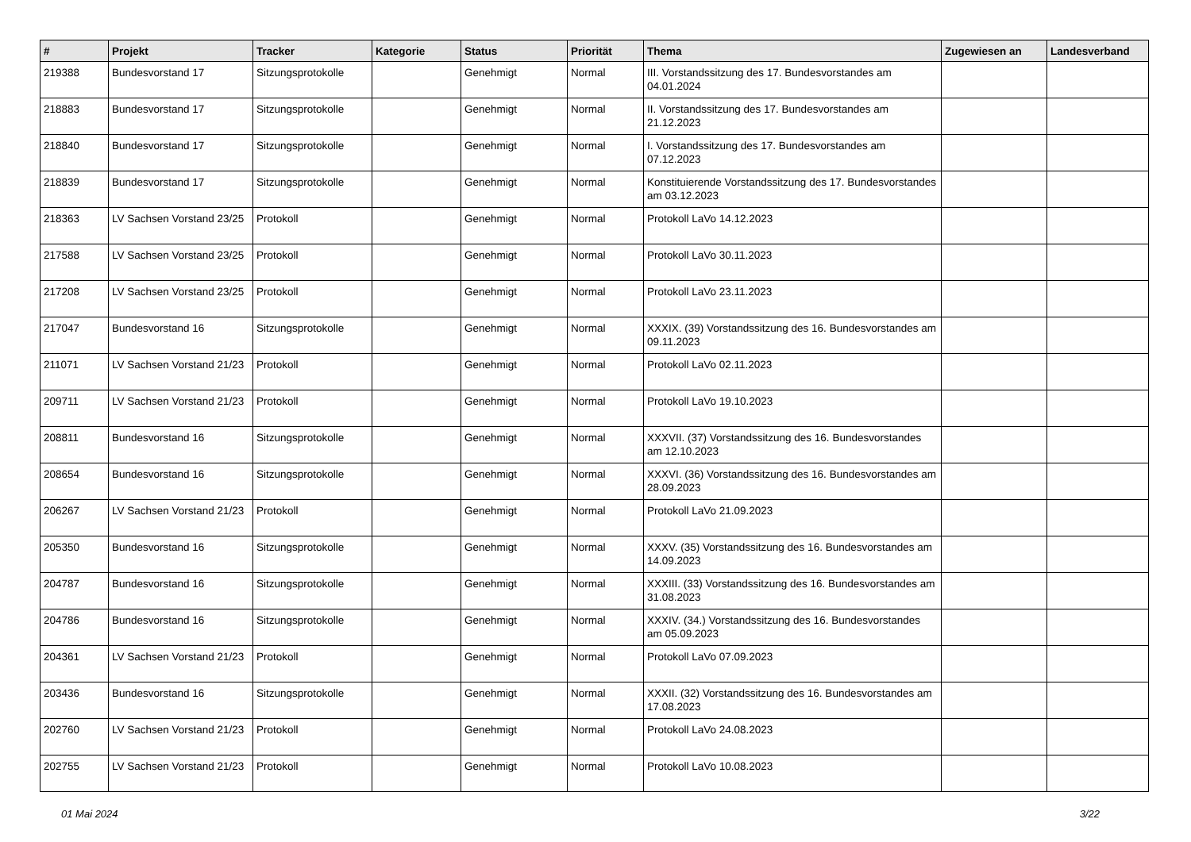| # | Projekt | Tracker | Kategorie | Status | Priorität | Thema | Zugewiesen an | Landesverband |
| --- | --- | --- | --- | --- | --- | --- | --- | --- |
| 219388 | Bundesvorstand 17 | Sitzungsprotokolle | | Genehmigt | Normal | III. Vorstandssitzung des 17. Bundesvorstandes am 04.01.2024 | | |
| 218883 | Bundesvorstand 17 | Sitzungsprotokolle | | Genehmigt | Normal | II. Vorstandssitzung des 17. Bundesvorstandes am 21.12.2023 | | |
| 218840 | Bundesvorstand 17 | Sitzungsprotokolle | | Genehmigt | Normal | I. Vorstandssitzung des 17. Bundesvorstandes am 07.12.2023 | | |
| 218839 | Bundesvorstand 17 | Sitzungsprotokolle | | Genehmigt | Normal | Konstituierende Vorstandssitzung des 17. Bundesvorstandes am 03.12.2023 | | |
| 218363 | LV Sachsen Vorstand 23/25 | Protokoll | | Genehmigt | Normal | Protokoll LaVo 14.12.2023 | | |
| 217588 | LV Sachsen Vorstand 23/25 | Protokoll | | Genehmigt | Normal | Protokoll LaVo 30.11.2023 | | |
| 217208 | LV Sachsen Vorstand 23/25 | Protokoll | | Genehmigt | Normal | Protokoll LaVo 23.11.2023 | | |
| 217047 | Bundesvorstand 16 | Sitzungsprotokolle | | Genehmigt | Normal | XXXIX. (39) Vorstandssitzung des 16. Bundesvorstandes am 09.11.2023 | | |
| 211071 | LV Sachsen Vorstand 21/23 | Protokoll | | Genehmigt | Normal | Protokoll LaVo 02.11.2023 | | |
| 209711 | LV Sachsen Vorstand 21/23 | Protokoll | | Genehmigt | Normal | Protokoll LaVo 19.10.2023 | | |
| 208811 | Bundesvorstand 16 | Sitzungsprotokolle | | Genehmigt | Normal | XXXVII. (37) Vorstandssitzung des 16. Bundesvorstandes am 12.10.2023 | | |
| 208654 | Bundesvorstand 16 | Sitzungsprotokolle | | Genehmigt | Normal | XXXVI. (36) Vorstandssitzung des 16. Bundesvorstandes am 28.09.2023 | | |
| 206267 | LV Sachsen Vorstand 21/23 | Protokoll | | Genehmigt | Normal | Protokoll LaVo 21.09.2023 | | |
| 205350 | Bundesvorstand 16 | Sitzungsprotokolle | | Genehmigt | Normal | XXXV. (35) Vorstandssitzung des 16. Bundesvorstandes am 14.09.2023 | | |
| 204787 | Bundesvorstand 16 | Sitzungsprotokolle | | Genehmigt | Normal | XXXIII. (33) Vorstandssitzung des 16. Bundesvorstandes am 31.08.2023 | | |
| 204786 | Bundesvorstand 16 | Sitzungsprotokolle | | Genehmigt | Normal | XXXIV. (34.) Vorstandssitzung des 16. Bundesvorstandes am 05.09.2023 | | |
| 204361 | LV Sachsen Vorstand 21/23 | Protokoll | | Genehmigt | Normal | Protokoll LaVo 07.09.2023 | | |
| 203436 | Bundesvorstand 16 | Sitzungsprotokolle | | Genehmigt | Normal | XXXII. (32) Vorstandssitzung des 16. Bundesvorstandes am 17.08.2023 | | |
| 202760 | LV Sachsen Vorstand 21/23 | Protokoll | | Genehmigt | Normal | Protokoll LaVo 24.08.2023 | | |
| 202755 | LV Sachsen Vorstand 21/23 | Protokoll | | Genehmigt | Normal | Protokoll LaVo 10.08.2023 | | |
01 Mai 2024 3/22